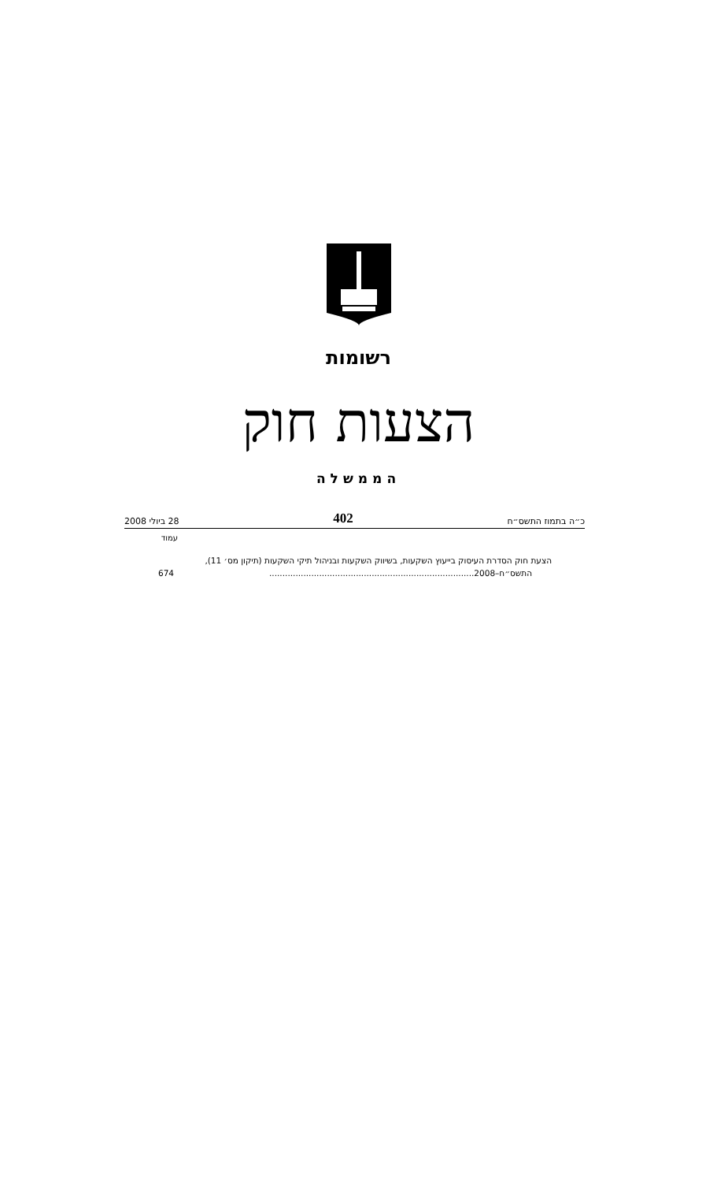רשומות
הצעות חוק
הממשלה
כ״ה בתמוז התשס״ח 402 28 ביולי 2008
עמוד
הצעת חוק הסדרת העיסוק בייעוץ השקעות, בשיווק השקעות ובניהול תיקי השקעות (תיקון מס׳ 11),
התשס״ח–2008.............................................................................. 674